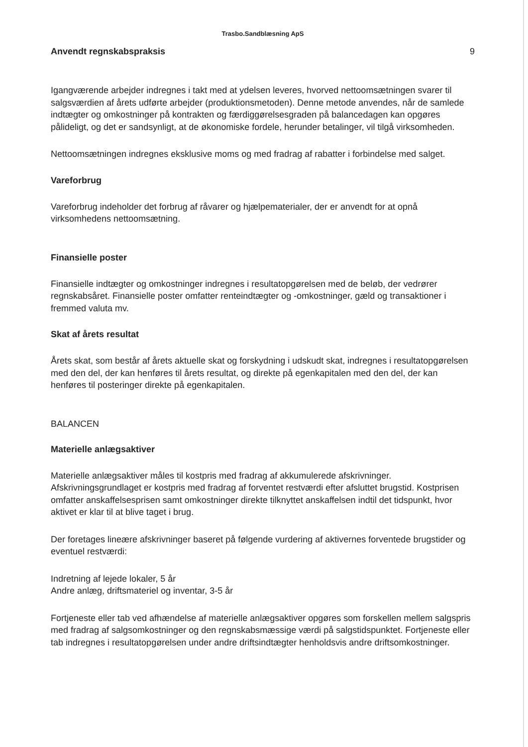Trasbo.Sandblæsning ApS
Anvendt regnskabspraksis 9
Igangværende arbejder indregnes i takt med at ydelsen leveres, hvorved nettoomsætningen svarer til salgsværdien af årets udførte arbejder (produktionsmetoden). Denne metode anvendes, når de samlede indtægter og omkostninger på kontrakten og færdiggørelsesgraden på balancedagen kan opgøres pålideligt, og det er sandsynligt, at de økonomiske fordele, herunder betalinger, vil tilgå virksomheden.
Nettoomsætningen indregnes eksklusive moms og med fradrag af rabatter i forbindelse med salget.
Vareforbrug
Vareforbrug indeholder det forbrug af råvarer og hjælpematerialer, der er anvendt for at opnå virksomhedens nettoomsætning.
Finansielle poster
Finansielle indtægter og omkostninger indregnes i resultatopgørelsen med de beløb, der vedrører regnskabsåret. Finansielle poster omfatter renteindtægter og -omkostninger, gæld og transaktioner i fremmed valuta mv.
Skat af årets resultat
Årets skat, som består af årets aktuelle skat og forskydning i udskudt skat, indregnes i resultatopgørelsen med den del, der kan henføres til årets resultat, og direkte på egenkapitalen med den del, der kan henføres til posteringer direkte på egenkapitalen.
BALANCEN
Materielle anlægsaktiver
Materielle anlægsaktiver måles til kostpris med fradrag af akkumulerede afskrivninger. Afskrivningsgrundlaget er kostpris med fradrag af forventet restværdi efter afsluttet brugstid. Kostprisen omfatter anskaffelsesprisen samt omkostninger direkte tilknyttet anskaffelsen indtil det tidspunkt, hvor aktivet er klar til at blive taget i brug.
Der foretages lineære afskrivninger baseret på følgende vurdering af aktivernes forventede brugstider og eventuel restværdi:
Indretning af lejede lokaler, 5 år
Andre anlæg, driftsmateriel og inventar, 3-5 år
Fortjeneste eller tab ved afhændelse af materielle anlægsaktiver opgøres som forskellen mellem salgspris med fradrag af salgsomkostninger og den regnskabsmæssige værdi på salgstidspunktet. Fortjeneste eller tab indregnes i resultatopgørelsen under andre driftsindtægter henholdsvis andre driftsomkostninger.